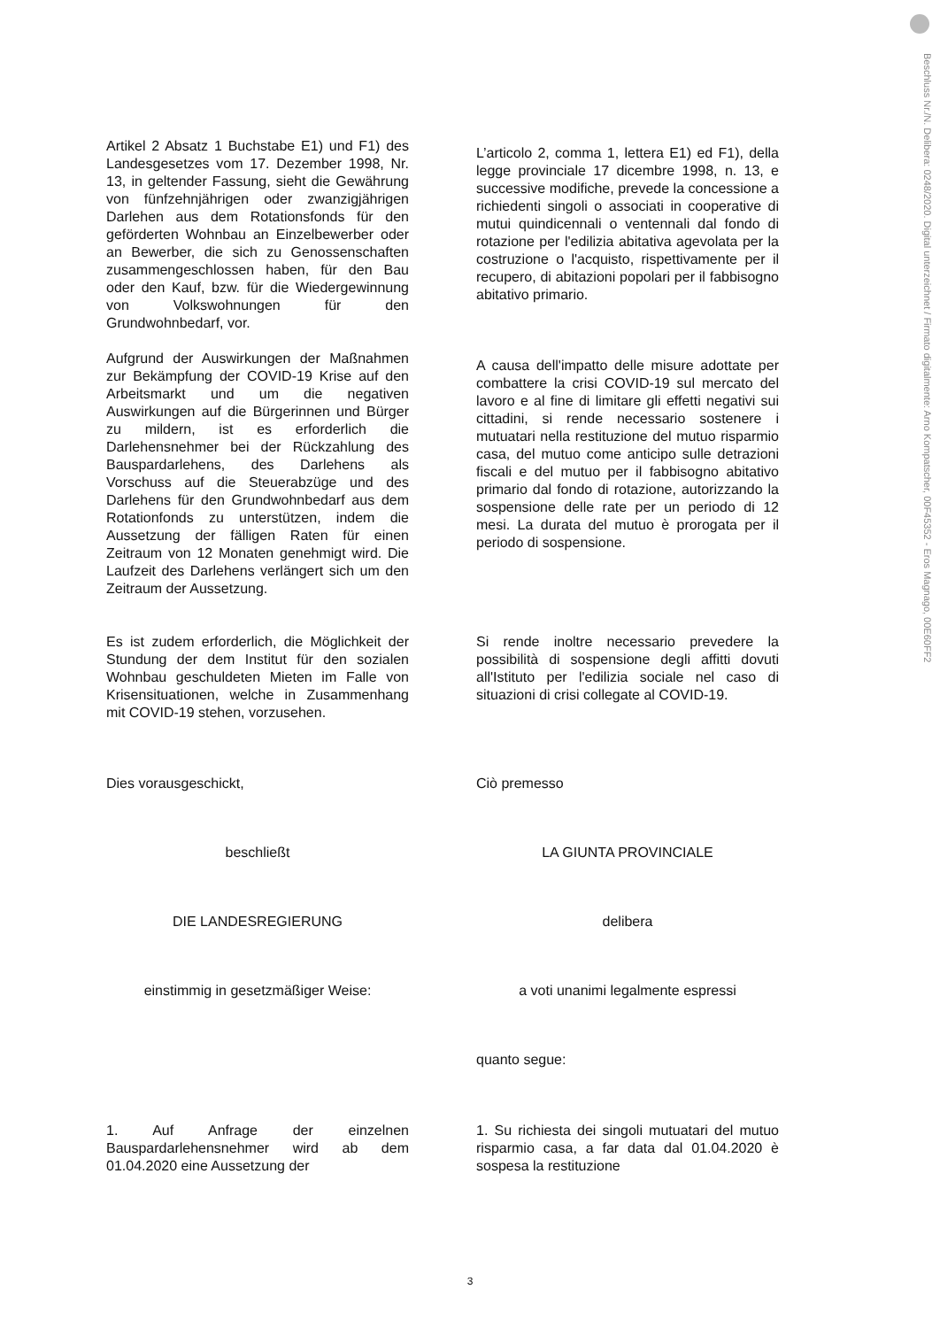Beschluss Nr./N. Delibera: 0248/2020. Digital unterzeichnet / Firmato digitalmente: Arno Kompatscher, 00F45352 - Eros Magnago, 00E60FF2
Artikel 2 Absatz 1 Buchstabe E1) und F1) des Landesgesetzes vom 17. Dezember 1998, Nr. 13, in geltender Fassung, sieht die Gewährung von fünfzehnjährigen oder zwanzigjährigen Darlehen aus dem Rotationsfonds für den geförderten Wohnbau an Einzelbewerber oder an Bewerber, die sich zu Genossenschaften zusammengeschlossen haben, für den Bau oder den Kauf, bzw. für die Wiedergewinnung von Volkswohnungen für den Grundwohnbedarf, vor.
L’articolo 2, comma 1, lettera E1) ed F1), della legge provinciale 17 dicembre 1998, n. 13, e successive modifiche, prevede la concessione a richiedenti singoli o associati in cooperative di mutui quindicennali o ventennali dal fondo di rotazione per l'edilizia abitativa agevolata per la costruzione o l'acquisto, rispettivamente per il recupero, di abitazioni popolari per il fabbisogno abitativo primario.
Aufgrund der Auswirkungen der Maßnahmen zur Bekämpfung der COVID-19 Krise auf den Arbeitsmarkt und um die negativen Auswirkungen auf die Bürgerinnen und Bürger zu mildern, ist es erforderlich die Darlehensnehmer bei der Rückzahlung des Bauspardarlehens, des Darlehens als Vorschuss auf die Steuerabzüge und des Darlehens für den Grundwohnbedarf aus dem Rotationfonds zu unterstützen, indem die Aussetzung der fälligen Raten für einen Zeitraum von 12 Monaten genehmigt wird. Die Laufzeit des Darlehens verlängert sich um den Zeitraum der Aussetzung.
A causa dell'impatto delle misure adottate per combattere la crisi COVID-19 sul mercato del lavoro e al fine di limitare gli effetti negativi sui cittadini, si rende necessario sostenere i mutuatari nella restituzione del mutuo risparmio casa, del mutuo come anticipo sulle detrazioni fiscali e del mutuo per il fabbisogno abitativo primario dal fondo di rotazione, autorizzando la sospensione delle rate per un periodo di 12 mesi. La durata del mutuo è prorogata per il periodo di sospensione.
Es ist zudem erforderlich, die Möglichkeit der Stundung der dem Institut für den sozialen Wohnbau geschuldeten Mieten im Falle von Krisensituationen, welche in Zusammenhang mit COVID-19 stehen, vorzusehen.
Si rende inoltre necessario prevedere la possibilità di sospensione degli affitti dovuti all'Istituto per l'edilizia sociale nel caso di situazioni di crisi collegate al COVID-19.
Dies vorausgeschickt, Ciò premesso
beschließt LA GIUNTA PROVINCIALE
DIE LANDESREGIERUNG delibera
einstimmig in gesetzmäßiger Weise: a voti unanimi legalmente espressi
quanto segue:
1. Auf Anfrage der einzelnen Bauspardarlehensnehmer wird ab dem 01.04.2020 eine Aussetzung der
1. Su richiesta dei singoli mutuatari del mutuo risparmio casa, a far data dal 01.04.2020 è sospesa la restituzione
3